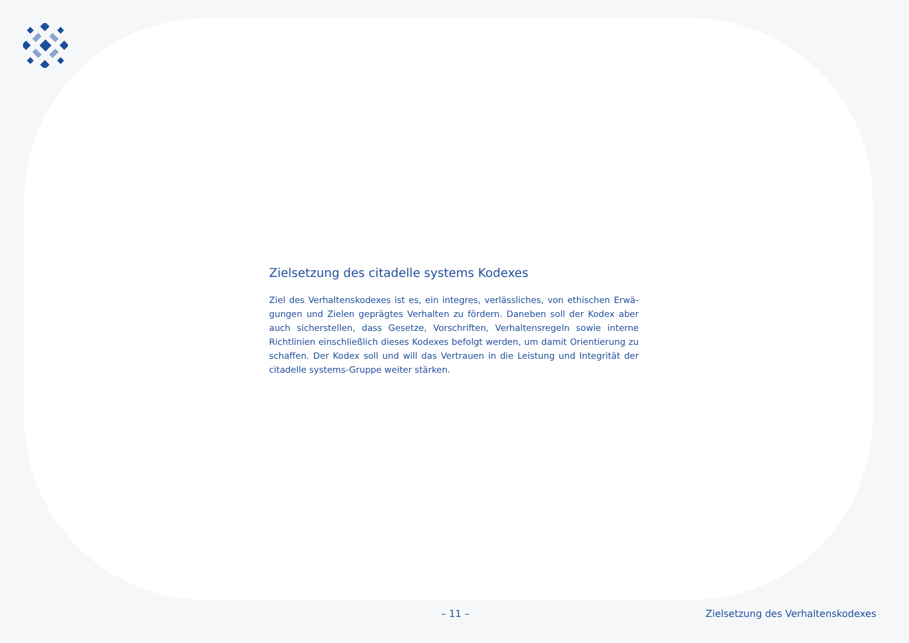Zielsetzung des citadelle systems Kodexes
Ziel des Verhaltenskodexes ist es, ein integres, verlässliches, von ethischen Erwä­gungen und Zielen geprägtes Verhalten zu fördern. Daneben soll der Kodex aber auch sicherstellen, dass Gesetze, Vorschriften, Verhaltensregeln sowie interne Richtlinien einschließlich dieses Kodexes befolgt werden, um damit Orientierung zu schaffen. Der Kodex soll und will das Vertrauen in die Leistung und Integrität der citadelle systems-Gruppe weiter stärken.
– 11 – Zielsetzung des Verhaltenskodexes